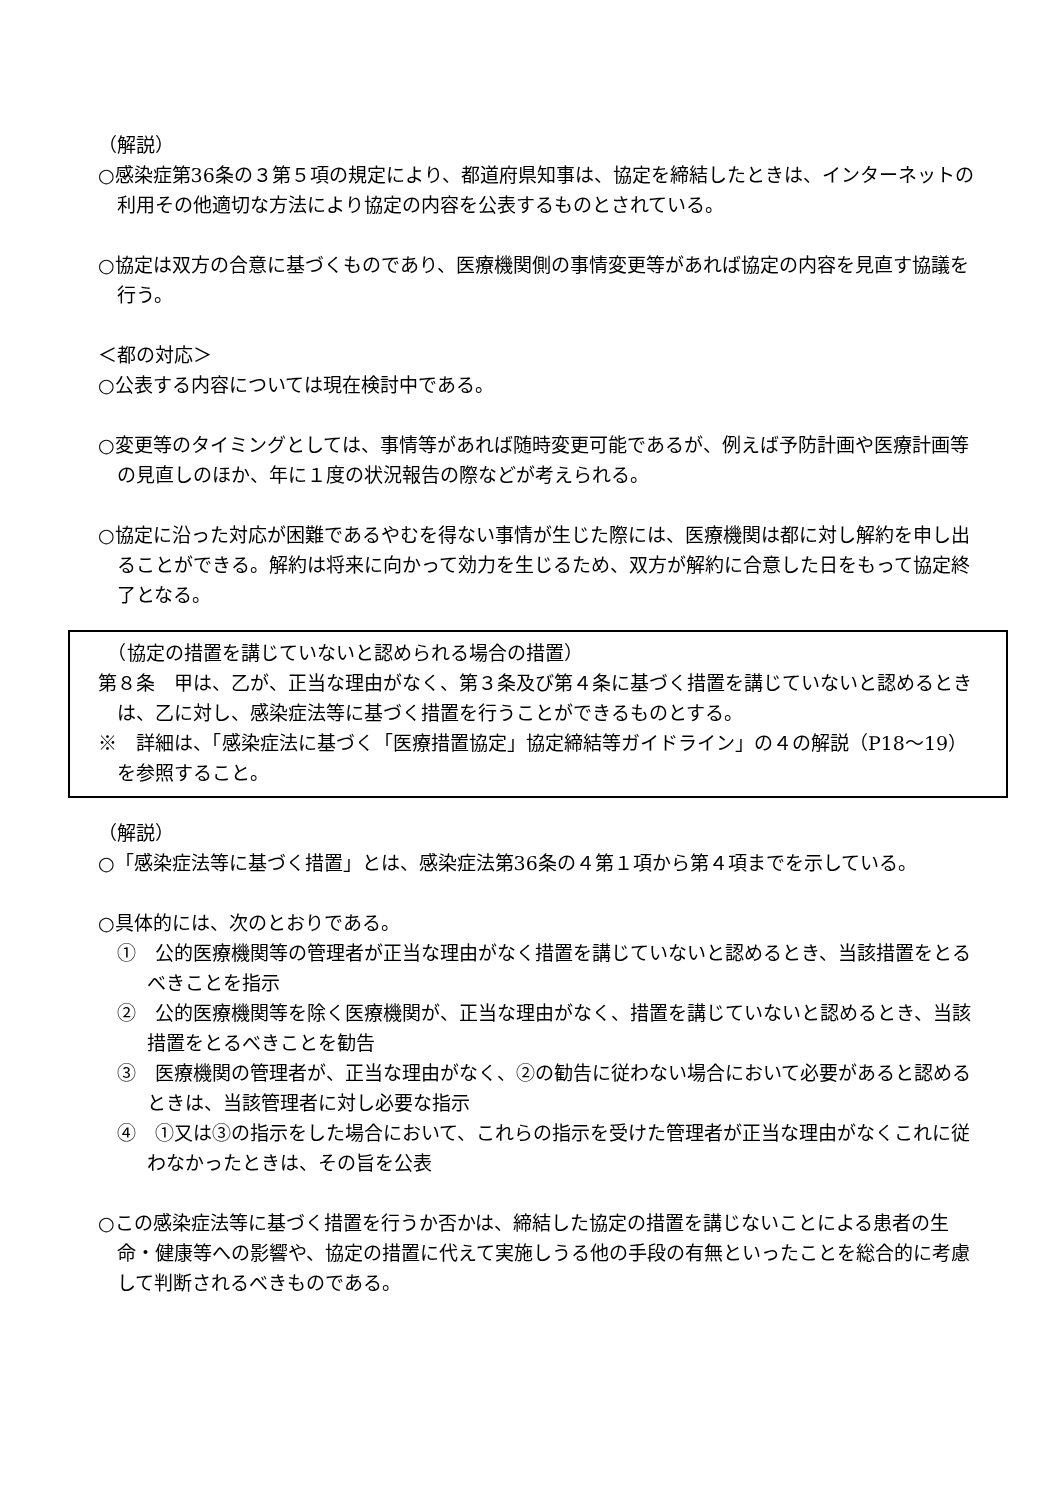（解説）
○感染症第36条の３第５項の規定により、都道府県知事は、協定を締結したときは、インターネットの利用その他適切な方法により協定の内容を公表するものとされている。
○協定は双方の合意に基づくものであり、医療機関側の事情変更等があれば協定の内容を見直す協議を行う。
＜都の対応＞
○公表する内容については現在検討中である。
○変更等のタイミングとしては、事情等があれば随時変更可能であるが、例えば予防計画や医療計画等の見直しのほか、年に１度の状況報告の際などが考えられる。
○協定に沿った対応が困難であるやむを得ない事情が生じた際には、医療機関は都に対し解約を申し出ることができる。解約は将来に向かって効力を生じるため、双方が解約に合意した日をもって協定終了となる。
　（協定の措置を講じていないと認められる場合の措置）
第８条　甲は、乙が、正当な理由がなく、第３条及び第４条に基づく措置を講じていないと認めるときは、乙に対し、感染症法等に基づく措置を行うことができるものとする。
※　詳細は、「感染症法に基づく「医療措置協定」協定締結等ガイドライン」の４の解説（P18～19）を参照すること。
（解説）
○「感染症法等に基づく措置」とは、感染症法第36条の４第１項から第４項までを示している。
○具体的には、次のとおりである。
①　公的医療機関等の管理者が正当な理由がなく措置を講じていないと認めるとき、当該措置をとるべきことを指示
②　公的医療機関等を除く医療機関が、正当な理由がなく、措置を講じていないと認めるとき、当該措置をとるべきことを勧告
③　医療機関の管理者が、正当な理由がなく、②の勧告に従わない場合において必要があると認めるときは、当該管理者に対し必要な指示
④　①又は③の指示をした場合において、これらの指示を受けた管理者が正当な理由がなくこれに従わなかったときは、その旨を公表
○この感染症法等に基づく措置を行うか否かは、締結した協定の措置を講じないことによる患者の生命・健康等への影響や、協定の措置に代えて実施しうる他の手段の有無といったことを総合的に考慮して判断されるべきものである。